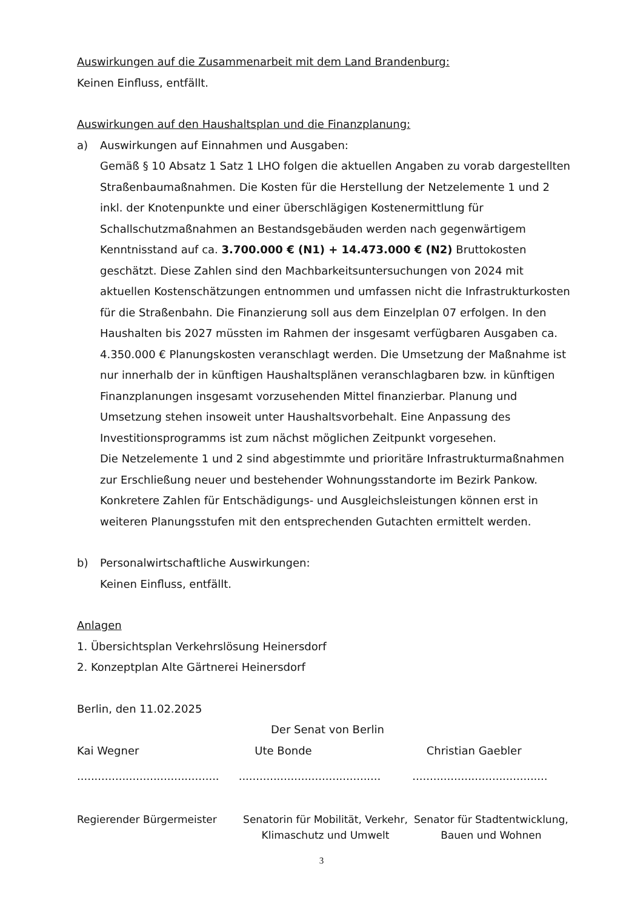Auswirkungen auf die Zusammenarbeit mit dem Land Brandenburg:
Keinen Einfluss, entfällt.
Auswirkungen auf den Haushaltsplan und die Finanzplanung:
a) Auswirkungen auf Einnahmen und Ausgaben:
Gemäß § 10 Absatz 1 Satz 1 LHO folgen die aktuellen Angaben zu vorab dargestellten Straßenbaumaßnahmen. Die Kosten für die Herstellung der Netzelemente 1 und 2 inkl. der Knotenpunkte und einer überschlägigen Kostenermittlung für Schallschutzmaßnahmen an Bestandsgebäuden werden nach gegenwärtigem Kenntnisstand auf ca. 3.700.000 € (N1) + 14.473.000 € (N2) Bruttokosten geschätzt. Diese Zahlen sind den Machbarkeitsuntersuchungen von 2024 mit aktuellen Kostenschätzungen entnommen und umfassen nicht die Infrastrukturkosten für die Straßenbahn. Die Finanzierung soll aus dem Einzelplan 07 erfolgen. In den Haushalten bis 2027 müssten im Rahmen der insgesamt verfügbaren Ausgaben ca. 4.350.000 € Planungskosten veranschlagt werden. Die Umsetzung der Maßnahme ist nur innerhalb der in künftigen Haushaltsplänen veranschlagbaren bzw. in künftigen Finanzplanungen insgesamt vorzusehenden Mittel finanzierbar. Planung und Umsetzung stehen insoweit unter Haushaltsvorbehalt. Eine Anpassung des Investitionsprogramms ist zum nächst möglichen Zeitpunkt vorgesehen.
Die Netzelemente 1 und 2 sind abgestimmte und prioritäre Infrastrukturmaßnahmen zur Erschließung neuer und bestehender Wohnungsstandorte im Bezirk Pankow. Konkretere Zahlen für Entschädigungs- und Ausgleichsleistungen können erst in weiteren Planungsstufen mit den entsprechenden Gutachten ermittelt werden.
b) Personalwirtschaftliche Auswirkungen:
Keinen Einfluss, entfällt.
Anlagen
1. Übersichtsplan Verkehrslösung Heinersdorf
2. Konzeptplan Alte Gärtnerei Heinersdorf
Berlin, den 11.02.2025
Der Senat von Berlin
Kai Wegner Ute Bonde Christian Gaebler
.........................................
.........................................
.......................................
Regierender Bürgermeister Senatorin für Mobilität, Verkehr,
Klimaschutz und Umwelt
Senator für Stadtentwicklung,
Bauen und Wohnen
3